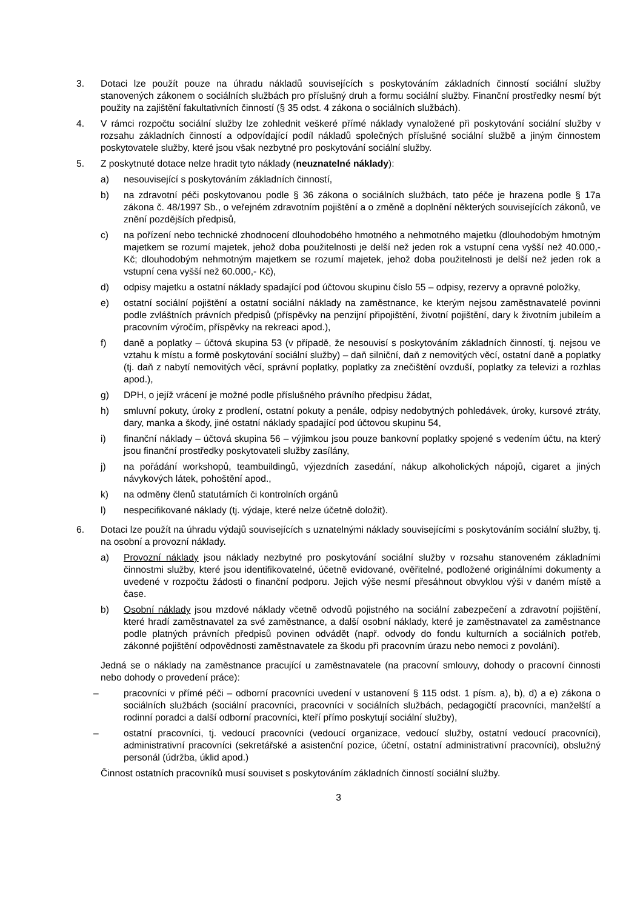3. Dotaci lze použít pouze na úhradu nákladů souvisejících s poskytováním základních činností sociální služby stanovených zákonem o sociálních službách pro příslušný druh a formu sociální služby. Finanční prostředky nesmí být použity na zajištění fakultativních činností (§ 35 odst. 4 zákona o sociálních službách).
4. V rámci rozpočtu sociální služby lze zohlednit veškeré přímé náklady vynaložené při poskytování sociální služby v rozsahu základních činností a odpovídající podíl nákladů společných příslušné sociální službě a jiným činnostem poskytovatele služby, které jsou však nezbytné pro poskytování sociální služby.
5. Z poskytnuté dotace nelze hradit tyto náklady (neuznatelné náklady):
a) nesouvisející s poskytováním základních činností,
b) na zdravotní péči poskytovanou podle § 36 zákona o sociálních službách, tato péče je hrazena podle § 17a zákona č. 48/1997 Sb., o veřejném zdravotním pojištění a o změně a doplnění některých souvisejících zákonů, ve znění pozdějších předpisů,
c) na pořízení nebo technické zhodnocení dlouhodobého hmotného a nehmotného majetku (dlouhodobým hmotným majetkem se rozumí majetek, jehož doba použitelnosti je delší než jeden rok a vstupní cena vyšší než 40.000,- Kč; dlouhodobým nehmotným majetkem se rozumí majetek, jehož doba použitelnosti je delší než jeden rok a vstupní cena vyšší než 60.000,- Kč),
d) odpisy majetku a ostatní náklady spadající pod účtovou skupinu číslo 55 – odpisy, rezervy a opravné položky,
e) ostatní sociální pojištění a ostatní sociální náklady na zaměstnance, ke kterým nejsou zaměstnavatelé povinni podle zvláštních právních předpisů (příspěvky na penzijní připojištění, životní pojištění, dary k životním jubileím a pracovním výročím, příspěvky na rekreaci apod.),
f) daně a poplatky – účtová skupina 53 (v případě, že nesouvisí s poskytováním základních činností, tj. nejsou ve vztahu k místu a formě poskytování sociální služby) – daň silniční, daň z nemovitých věcí, ostatní daně a poplatky (tj. daň z nabytí nemovitých věcí, správní poplatky, poplatky za znečištění ovzduší, poplatky za televizi a rozhlas apod.),
g) DPH, o jejíž vrácení je možné podle příslušného právního předpisu žádat,
h) smluvní pokuty, úroky z prodlení, ostatní pokuty a penále, odpisy nedobytných pohledávek, úroky, kursové ztráty, dary, manka a škody, jiné ostatní náklady spadající pod účtovou skupinu 54,
i) finanční náklady – účtová skupina 56 – výjimkou jsou pouze bankovní poplatky spojené s vedením účtu, na který jsou finanční prostředky poskytovateli služby zasílány,
j) na pořádání workshopů, teambuildingů, výjezdních zasedání, nákup alkoholických nápojů, cigaret a jiných návykových látek, pohoštění apod.,
k) na odměny členů statutárních či kontrolních orgánů
l) nespecifikované náklady (tj. výdaje, které nelze účetně doložit).
6. Dotaci lze použít na úhradu výdajů souvisejících s uznatelnými náklady souvisejícími s poskytováním sociální služby, tj. na osobní a provozní náklady.
a) Provozní náklady jsou náklady nezbytné pro poskytování sociální služby v rozsahu stanoveném základními činnostmi služby, které jsou identifikovatelné, účetně evidované, ověřitelné, podložené originálními dokumenty a uvedené v rozpočtu žádosti o finanční podporu. Jejich výše nesmí přesáhnout obvyklou výši v daném místě a čase.
b) Osobní náklady jsou mzdové náklady včetně odvodů pojistného na sociální zabezpečení a zdravotní pojištění, které hradí zaměstnavatel za své zaměstnance, a další osobní náklady, které je zaměstnavatel za zaměstnance podle platných právních předpisů povinen odvádět (např. odvody do fondu kulturních a sociálních potřeb, zákonné pojištění odpovědnosti zaměstnavatele za škodu při pracovním úrazu nebo nemoci z povolání).
Jedná se o náklady na zaměstnance pracující u zaměstnavatele (na pracovní smlouvy, dohody o pracovní činnosti nebo dohody o provedení práce):
– pracovníci v přímé péči – odborní pracovníci uvedení v ustanovení § 115 odst. 1 písm. a), b), d) a e) zákona o sociálních službách (sociální pracovníci, pracovníci v sociálních službách, pedagogičtí pracovníci, manželští a rodinní poradci a další odborní pracovníci, kteří přímo poskytují sociální služby),
– ostatní pracovníci, tj. vedoucí pracovníci (vedoucí organizace, vedoucí služby, ostatní vedoucí pracovníci), administrativní pracovníci (sekretářské a asistenční pozice, účetní, ostatní administrativní pracovníci), obslužný personál (údržba, úklid apod.)
Činnost ostatních pracovníků musí souviset s poskytováním základních činností sociální služby.
3